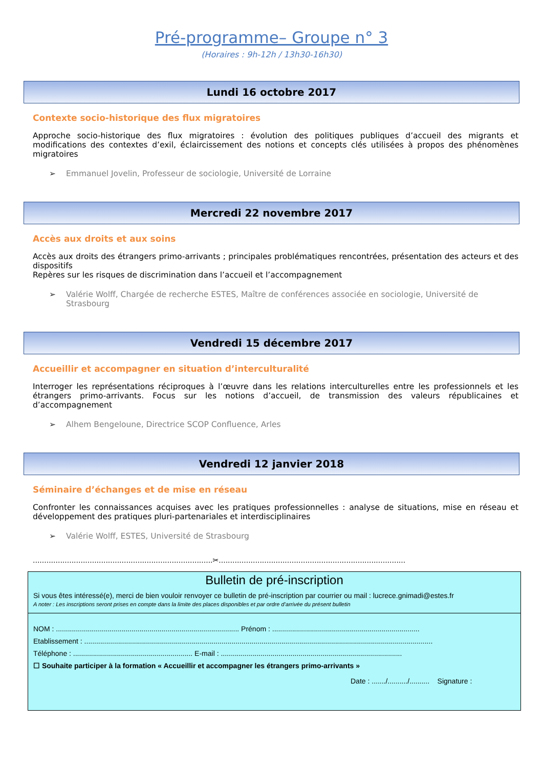Pré-programme– Groupe n° 3
(Horaires : 9h-12h / 13h30-16h30)
Lundi 16 octobre 2017
Contexte socio-historique des flux migratoires
Approche socio-historique des flux migratoires : évolution des politiques publiques d’accueil des migrants et modifications des contextes d’exil, éclaircissement des notions et concepts clés utilisées à propos des phénomènes migratoires
➢ Emmanuel Jovelin, Professeur de sociologie, Université de Lorraine
Mercredi 22 novembre 2017
Accès aux droits et aux soins
Accès aux droits des étrangers primo-arrivants ; principales problématiques rencontrées, présentation des acteurs et des dispositifs
Repères sur les risques de discrimination dans l’accueil et l’accompagnement
➢ Valérie Wolff, Chargée de recherche ESTES, Maître de conférences associée en sociologie, Université de Strasbourg
Vendredi 15 décembre 2017
Accueillir et accompagner en situation d’interculturalité
Interroger les représentations réciproques à l’œuvre dans les relations interculturelles entre les professionnels et les étrangers primo-arrivants. Focus sur les notions d’accueil, de transmission des valeurs républicaines et d’accompagnement
➢ Alhem Bengeloune, Directrice SCOP Confluence, Arles
Vendredi 12 janvier 2018
Séminaire d’échanges et de mise en réseau
Confronter les connaissances acquises avec les pratiques professionnelles : analyse de situations, mise en réseau et développement des pratiques pluri-partenariales et interdisciplinaires
➢ Valérie Wolff, ESTES, Université de Strasbourg
...............................................................................✂..................................................................................
Bulletin de pré-inscription
Si vous êtes intéressé(e), merci de bien vouloir renvoyer ce bulletin de pré-inscription par courrier ou mail : lucrece.gnimadi@estes.fr
A noter : Les inscriptions seront prises en compte dans la limite des places disponibles et par ordre d’arrivée du présent bulletin
NOM : ............................................................................................ Prénom : ..........................................................................
Etablissement : ...............................................................................................................................................................................
Téléphone : ............................................................ E-mail : ...........................................................................................
☐ Souhaite participer à la formation « Accueillir et accompagner les étrangers primo-arrivants »
Date : ......./........../.......... Signature :